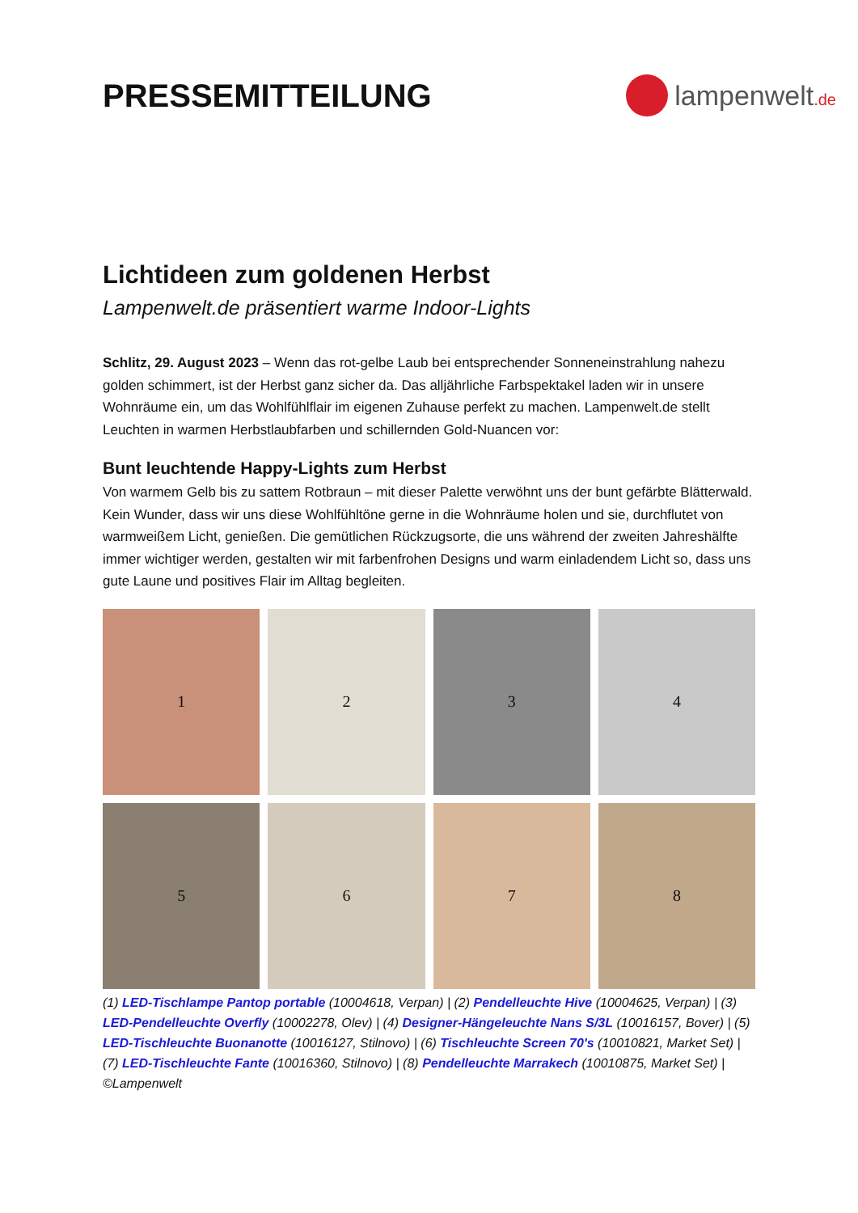PRESSEMITTEILUNG
lampenwelt.de
Lichtideen zum goldenen Herbst
Lampenwelt.de präsentiert warme Indoor-Lights
Schlitz, 29. August 2023 – Wenn das rot-gelbe Laub bei entsprechender Sonneneinstrahlung nahezu golden schimmert, ist der Herbst ganz sicher da. Das alljährliche Farbspektakel laden wir in unsere Wohnräume ein, um das Wohlfühlflair im eigenen Zuhause perfekt zu machen. Lampenwelt.de stellt Leuchten in warmen Herbstlaubfarben und schillernden Gold-Nuancen vor:
Bunt leuchtende Happy-Lights zum Herbst
Von warmem Gelb bis zu sattem Rotbraun – mit dieser Palette verwöhnt uns der bunt gefärbte Blätterwald. Kein Wunder, dass wir uns diese Wohlfühltöne gerne in die Wohnräume holen und sie, durchflutet von warmweißem Licht, genießen. Die gemütlichen Rückzugsorte, die uns während der zweiten Jahreshälfte immer wichtiger werden, gestalten wir mit farbenfrohen Designs und warm einladendem Licht so, dass uns gute Laune und positives Flair im Alltag begleiten.
1
2
3
4
5
6
7
8
(1) LED-Tischlampe Pantop portable (10004618, Verpan) | (2) Pendelleuchte Hive (10004625, Verpan) | (3) LED-Pendelleuchte Overfly (10002278, Olev) | (4) Designer-Hängeleuchte Nans S/3L (10016157, Bover) | (5) LED-Tischleuchte Buonanotte (10016127, Stilnovo) | (6) Tischleuchte Screen 70's (10010821, Market Set) | (7) LED-Tischleuchte Fante (10016360, Stilnovo) | (8) Pendelleuchte Marrakech (10010875, Market Set) | ©Lampenwelt